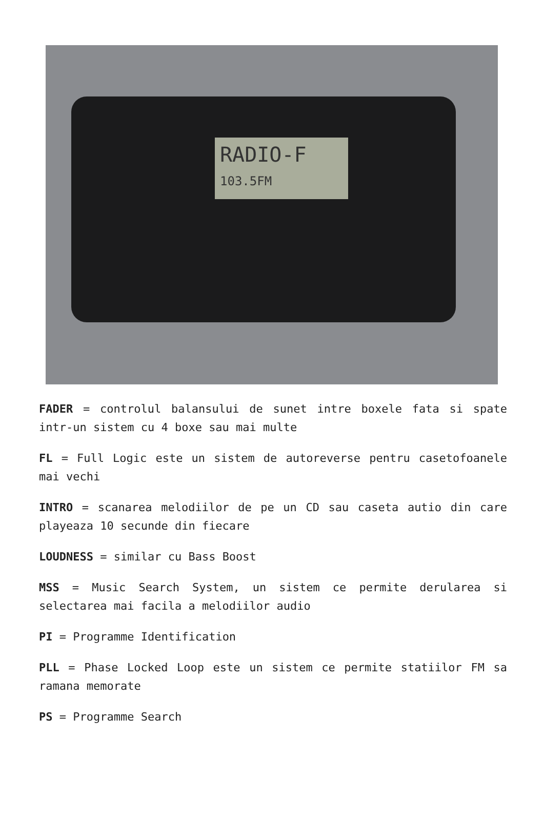RADIO-F
103.5FM
FADER = controlul balansului de sunet intre boxele fata si spate intr-un sistem cu 4 boxe sau mai multe
FL = Full Logic este un sistem de autoreverse pentru casetofoanele mai vechi
INTRO = scanarea melodiilor de pe un CD sau caseta autio din care playeaza 10 secunde din fiecare
LOUDNESS = similar cu Bass Boost
MSS = Music Search System, un sistem ce permite derularea si selectarea mai facila a melodiilor audio
PI = Programme Identification
PLL = Phase Locked Loop este un sistem ce permite statiilor FM sa ramana memorate
PS = Programme Search